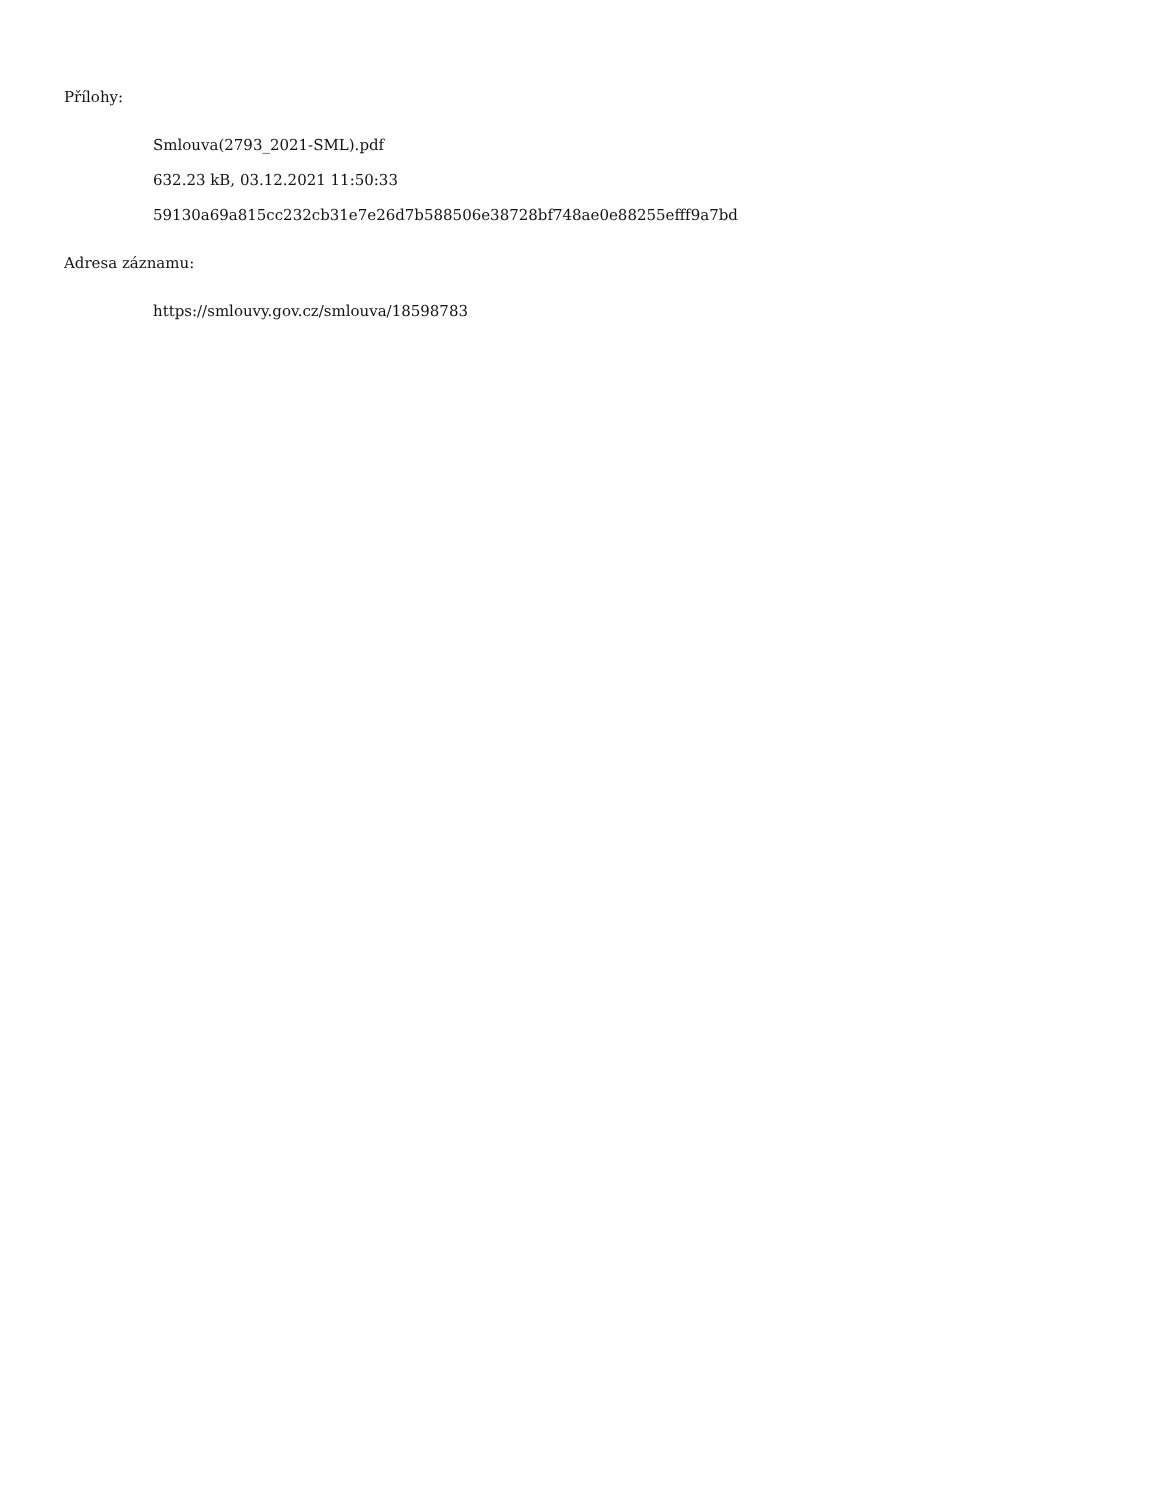Přílohy:
Smlouva(2793_2021-SML).pdf
632.23 kB, 03.12.2021 11:50:33
59130a69a815cc232cb31e7e26d7b588506e38728bf748ae0e88255efff9a7bd
Adresa záznamu:
https://smlouvy.gov.cz/smlouva/18598783